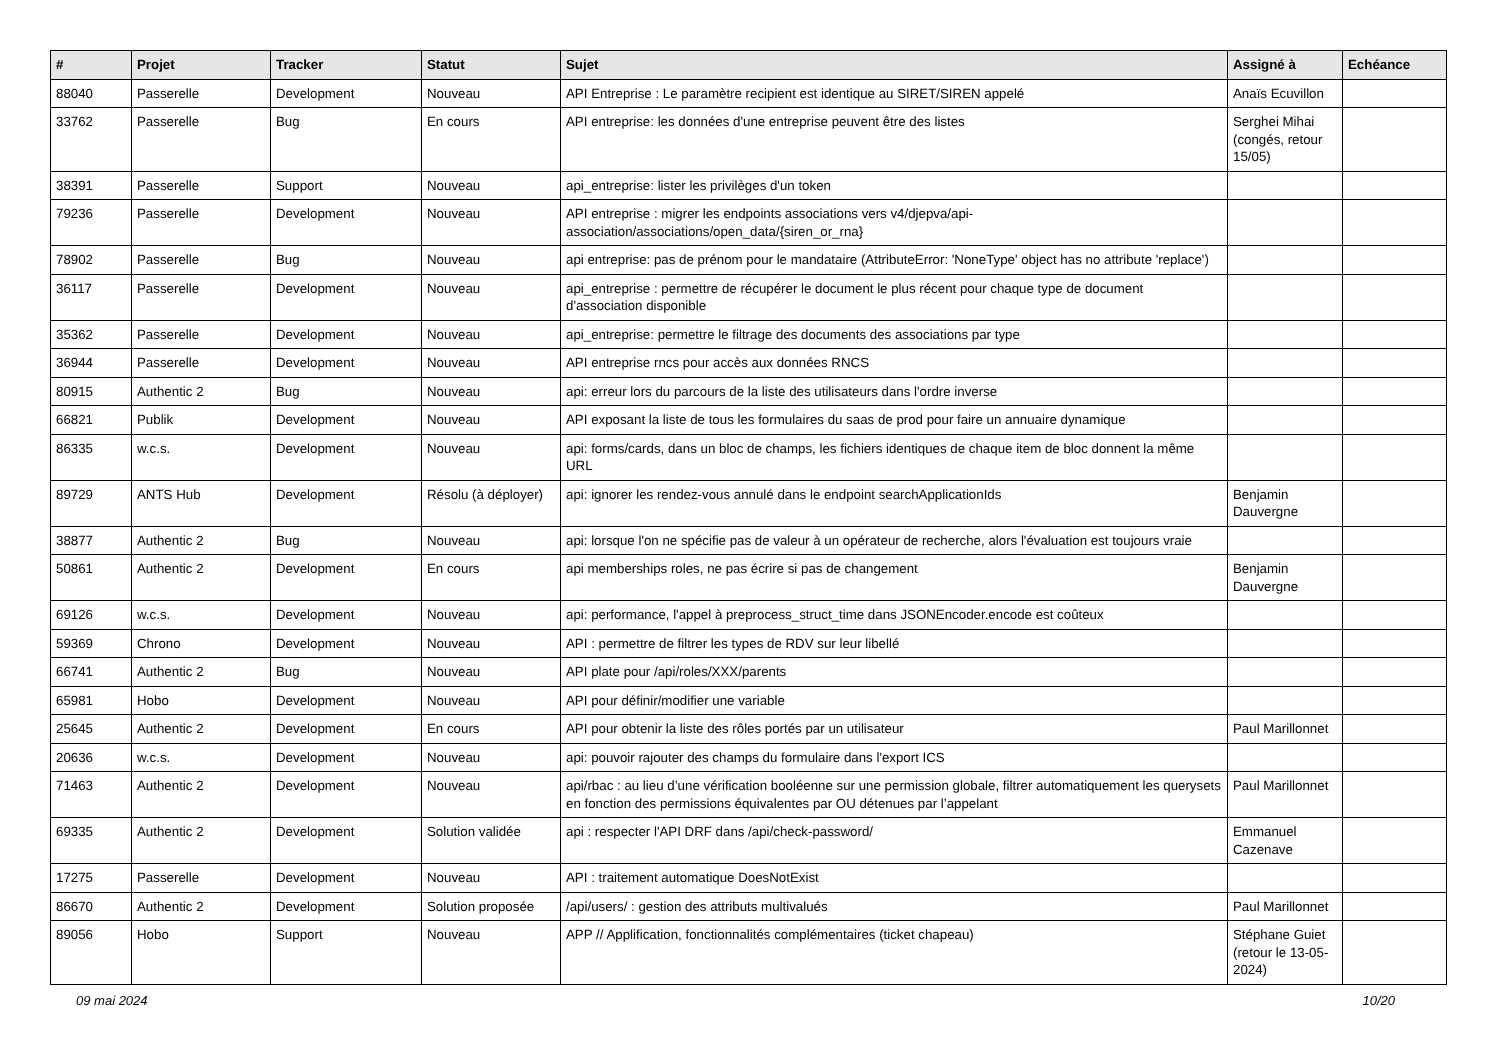| # | Projet | Tracker | Statut | Sujet | Assigné à | Echéance |
| --- | --- | --- | --- | --- | --- | --- |
| 88040 | Passerelle | Development | Nouveau | API Entreprise : Le paramètre recipient est identique au SIRET/SIREN appelé | Anaïs Ecuvillon | |
| 33762 | Passerelle | Bug | En cours | API entreprise: les données d'une entreprise peuvent être des listes | Serghei Mihai (congés, retour 15/05) | |
| 38391 | Passerelle | Support | Nouveau | api_entreprise: lister les privilèges d'un token | | |
| 79236 | Passerelle | Development | Nouveau | API entreprise : migrer les endpoints associations vers v4/djepva/api-association/associations/open_data/{siren_or_rna} | | |
| 78902 | Passerelle | Bug | Nouveau | api entreprise: pas de prénom pour le mandataire (AttributeError: 'NoneType' object has no attribute 'replace') | | |
| 36117 | Passerelle | Development | Nouveau | api_entreprise : permettre de récupérer le document le plus récent pour chaque type de document d'association disponible | | |
| 35362 | Passerelle | Development | Nouveau | api_entreprise: permettre le filtrage des documents des associations par type | | |
| 36944 | Passerelle | Development | Nouveau | API entreprise rncs pour accès aux données RNCS | | |
| 80915 | Authentic 2 | Bug | Nouveau | api: erreur lors du parcours de la liste des utilisateurs dans l'ordre inverse | | |
| 66821 | Publik | Development | Nouveau | API exposant la liste de tous les formulaires du saas de prod pour faire un annuaire dynamique | | |
| 86335 | w.c.s. | Development | Nouveau | api: forms/cards, dans un bloc de champs, les fichiers identiques de chaque item de bloc donnent la même URL | | |
| 89729 | ANTS Hub | Development | Résolu (à déployer) | api: ignorer les rendez-vous annulé dans le endpoint searchApplicationIds | Benjamin Dauvergne | |
| 38877 | Authentic 2 | Bug | Nouveau | api: lorsque l'on ne spécifie pas de valeur à un opérateur de recherche, alors l'évaluation est toujours vraie | | |
| 50861 | Authentic 2 | Development | En cours | api memberships roles, ne pas écrire si pas de changement | Benjamin Dauvergne | |
| 69126 | w.c.s. | Development | Nouveau | api: performance, l'appel à preprocess_struct_time dans JSONEncoder.encode est coûteux | | |
| 59369 | Chrono | Development | Nouveau | API : permettre de filtrer les types de RDV sur leur libellé | | |
| 66741 | Authentic 2 | Bug | Nouveau | API plate pour /api/roles/XXX/parents | | |
| 65981 | Hobo | Development | Nouveau | API pour définir/modifier une variable | | |
| 25645 | Authentic 2 | Development | En cours | API pour obtenir la liste des rôles portés par un utilisateur | Paul Marillonnet | |
| 20636 | w.c.s. | Development | Nouveau | api: pouvoir rajouter des champs du formulaire dans l'export ICS | | |
| 71463 | Authentic 2 | Development | Nouveau | api/rbac : au lieu d’une vérification booléenne sur une permission globale, filtrer automatiquement les querysets en fonction des permissions équivalentes par OU détenues par l’appelant | Paul Marillonnet | |
| 69335 | Authentic 2 | Development | Solution validée | api : respecter l'API DRF dans /api/check-password/ | Emmanuel Cazenave | |
| 17275 | Passerelle | Development | Nouveau | API : traitement automatique DoesNotExist | | |
| 86670 | Authentic 2 | Development | Solution proposée | /api/users/ : gestion des attributs multivalués | Paul Marillonnet | |
| 89056 | Hobo | Support | Nouveau | APP // Applification, fonctionnalités complémentaires (ticket chapeau) | Stéphane Guiet (retour le 13-05-2024) | |
09 mai 2024 10/20